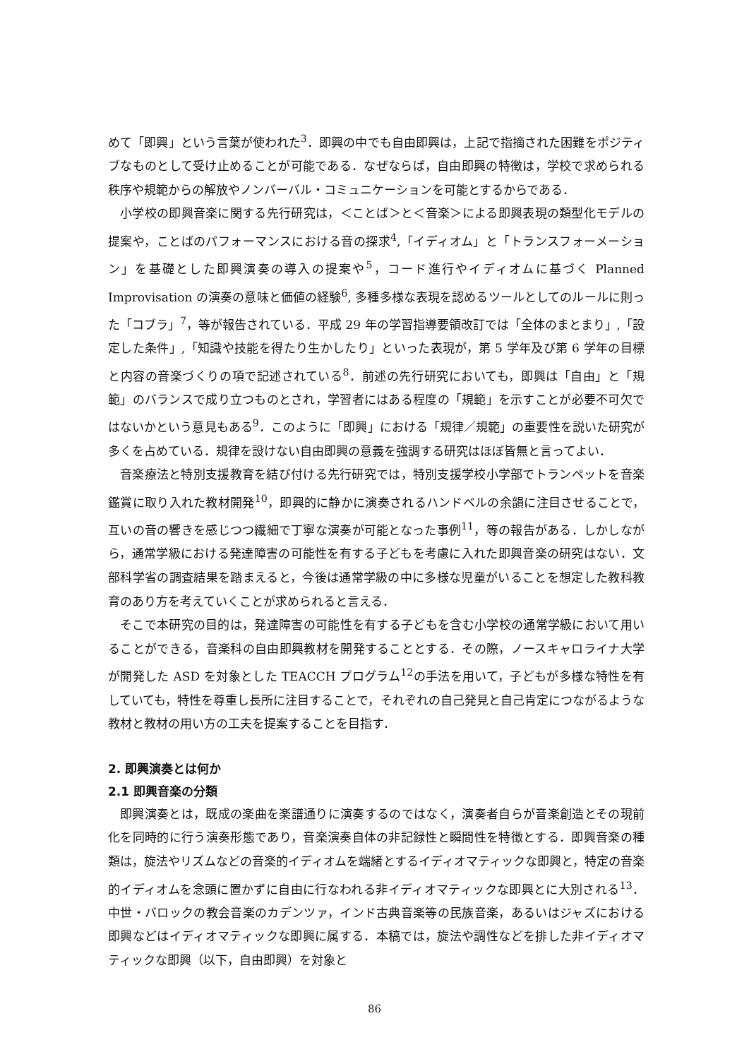めて「即興」という言葉が使われた<sup>3</sup>．即興の中でも自由即興は，上記で指摘された困難をポジティブなものとして受け止めることが可能である．なぜならば，自由即興の特徴は，学校で求められる秩序や規範からの解放やノンバーバル・コミュニケーションを可能とするからである．
小学校の即興音楽に関する先行研究は，＜ことば＞と＜音楽＞による即興表現の類型化モデルの提案や，ことばのパフォーマンスにおける音の探求<sup>4</sup>,「イディオム」と「トランスフォーメーション」を基礎とした即興演奏の導入の提案や<sup>5</sup>，コード進行やイディオムに基づく Planned Improvisation の演奏の意味と価値の経験<sup>6</sup>, 多種多様な表現を認めるツールとしてのルールに則った「コブラ」<sup>7</sup>，等が報告されている．平成 29 年の学習指導要領改訂では「全体のまとまり」,「設定した条件」,「知識や技能を得たり生かしたり」といった表現が，第 5 学年及び第 6 学年の目標と内容の音楽づくりの項で記述されている<sup>8</sup>．前述の先行研究においても，即興は「自由」と「規範」のバランスで成り立つものとされ，学習者にはある程度の「規範」を示すことが必要不可欠ではないかという意見もある<sup>9</sup>．このように「即興」における「規律／規範」の重要性を説いた研究が多くを占めている．規律を設けない自由即興の意義を強調する研究はほぼ皆無と言ってよい．
音楽療法と特別支援教育を結び付ける先行研究では，特別支援学校小学部でトランペットを音楽鑑賞に取り入れた教材開発<sup>10</sup>，即興的に静かに演奏されるハンドベルの余韻に注目させることで，互いの音の響きを感じつつ繊細で丁寧な演奏が可能となった事例<sup>11</sup>，等の報告がある．しかしながら，通常学級における発達障害の可能性を有する子どもを考慮に入れた即興音楽の研究はない．文部科学省の調査結果を踏まえると，今後は通常学級の中に多様な児童がいることを想定した教科教育のあり方を考えていくことが求められると言える．
そこで本研究の目的は，発達障害の可能性を有する子どもを含む小学校の通常学級において用いることができる，音楽科の自由即興教材を開発することとする．その際，ノースキャロライナ大学が開発した ASD を対象とした TEACCH プログラム<sup>12</sup>の手法を用いて，子どもが多様な特性を有していても，特性を尊重し長所に注目することで，それぞれの自己発見と自己肯定につながるような教材と教材の用い方の工夫を提案することを目指す．
2. 即興演奏とは何か
2.1 即興音楽の分類
即興演奏とは，既成の楽曲を楽譜通りに演奏するのではなく，演奏者自らが音楽創造とその現前化を同時的に行う演奏形態であり，音楽演奏自体の非記録性と瞬間性を特徴とする．即興音楽の種類は，旋法やリズムなどの音楽的イディオムを端緒とするイディオマティックな即興と，特定の音楽的イディオムを念頭に置かずに自由に行なわれる非イディオマティックな即興とに大別される<sup>13</sup>．中世・バロックの教会音楽のカデンツァ，インド古典音楽等の民族音楽，あるいはジャズにおける即興などはイディオマティックな即興に属する．本稿では，旋法や調性などを排した非イディオマティックな即興（以下，自由即興）を対象と
86